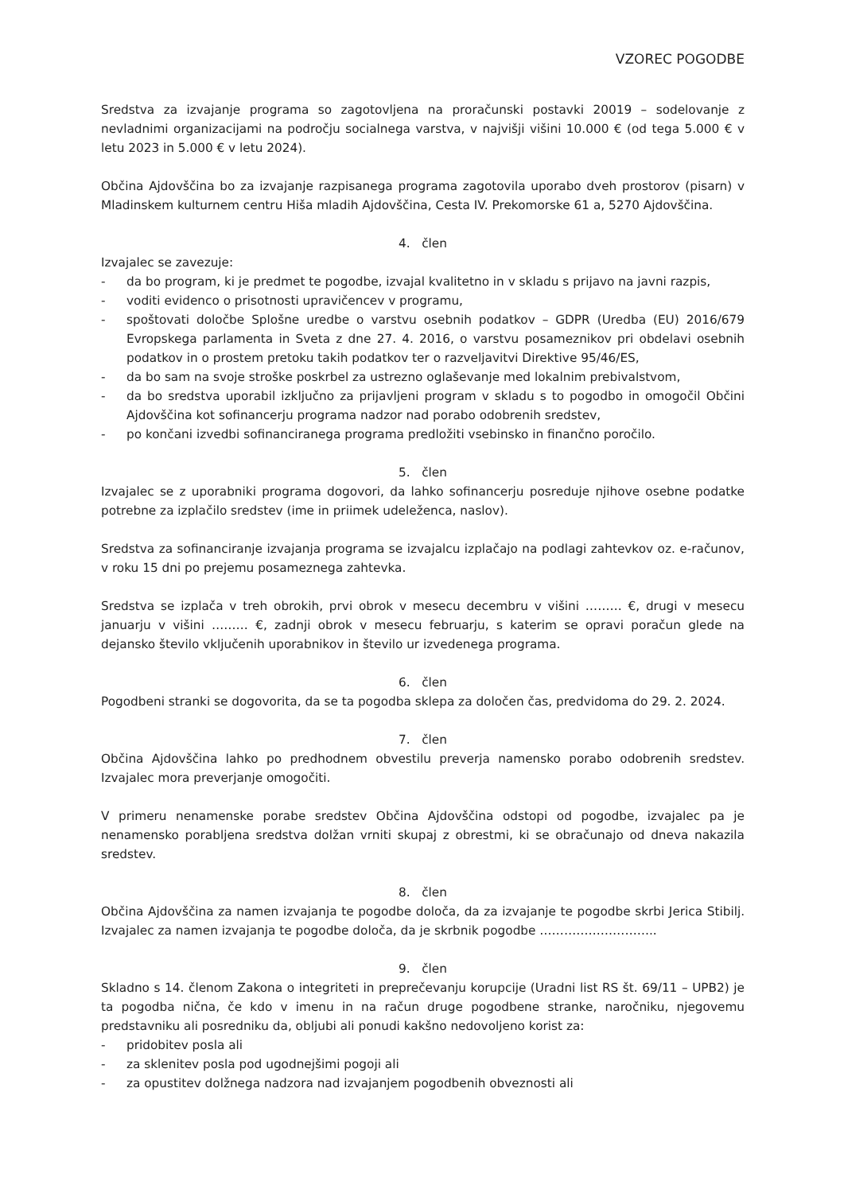VZOREC POGODBE
Sredstva za izvajanje programa so zagotovljena na proračunski postavki 20019 – sodelovanje z nevladnimi organizacijami na področju socialnega varstva, v najvišji višini 10.000 € (od tega 5.000 € v letu 2023 in 5.000 € v letu 2024).
Občina Ajdovščina bo za izvajanje razpisanega programa zagotovila uporabo dveh prostorov (pisarn) v Mladinskem kulturnem centru Hiša mladih Ajdovščina, Cesta IV. Prekomorske 61 a, 5270 Ajdovščina.
4. člen
Izvajalec se zavezuje:
- da bo program, ki je predmet te pogodbe, izvajal kvalitetno in v skladu s prijavo na javni razpis,
- voditi evidenco o prisotnosti upravičencev v programu,
- spoštovati določbe Splošne uredbe o varstvu osebnih podatkov – GDPR (Uredba (EU) 2016/679 Evropskega parlamenta in Sveta z dne 27. 4. 2016, o varstvu posameznikov pri obdelavi osebnih podatkov in o prostem pretoku takih podatkov ter o razveljavitvi Direktive 95/46/ES,
- da bo sam na svoje stroške poskrbel za ustrezno oglaševanje med lokalnim prebivalstvom,
- da bo sredstva uporabil izključno za prijavljeni program v skladu s to pogodbo in omogočil Občini Ajdovščina kot sofinancerju programa nadzor nad porabo odobrenih sredstev,
- po končani izvedbi sofinanciranega programa predložiti vsebinsko in finančno poročilo.
5. člen
Izvajalec se z uporabniki programa dogovori, da lahko sofinancerju posreduje njihove osebne podatke potrebne za izplačilo sredstev (ime in priimek udeleženca, naslov).
Sredstva za sofinanciranje izvajanja programa se izvajalcu izplačajo na podlagi zahtevkov oz. e-računov, v roku 15 dni po prejemu posameznega zahtevka.
Sredstva se izplača v treh obrokih, prvi obrok v mesecu decembru v višini ……… €, drugi v mesecu januarju v višini ……… €, zadnji obrok v mesecu februarju, s katerim se opravi poračun glede na dejansko število vključenih uporabnikov in število ur izvedenega programa.
6. člen
Pogodbeni stranki se dogovorita, da se ta pogodba sklepa za določen čas, predvidoma do 29. 2. 2024.
7. člen
Občina Ajdovščina lahko po predhodnem obvestilu preverja namensko porabo odobrenih sredstev. Izvajalec mora preverjanje omogočiti.
V primeru nenamenske porabe sredstev Občina Ajdovščina odstopi od pogodbe, izvajalec pa je nenamensko porabljena sredstva dolžan vrniti skupaj z obrestmi, ki se obračunajo od dneva nakazila sredstev.
8. člen
Občina Ajdovščina za namen izvajanja te pogodbe določa, da za izvajanje te pogodbe skrbi Jerica Stibilj. Izvajalec za namen izvajanja te pogodbe določa, da je skrbnik pogodbe ………………………..
9. člen
Skladno s 14. členom Zakona o integriteti in preprečevanju korupcije (Uradni list RS št. 69/11 – UPB2) je ta pogodba nična, če kdo v imenu in na račun druge pogodbene stranke, naročniku, njegovemu predstavniku ali posredniku da, obljubi ali ponudi kakšno nedovoljeno korist za:
- pridobitev posla ali
- za sklenitev posla pod ugodnejšimi pogoji ali
- za opustitev dolžnega nadzora nad izvajanjem pogodbenih obveznosti ali